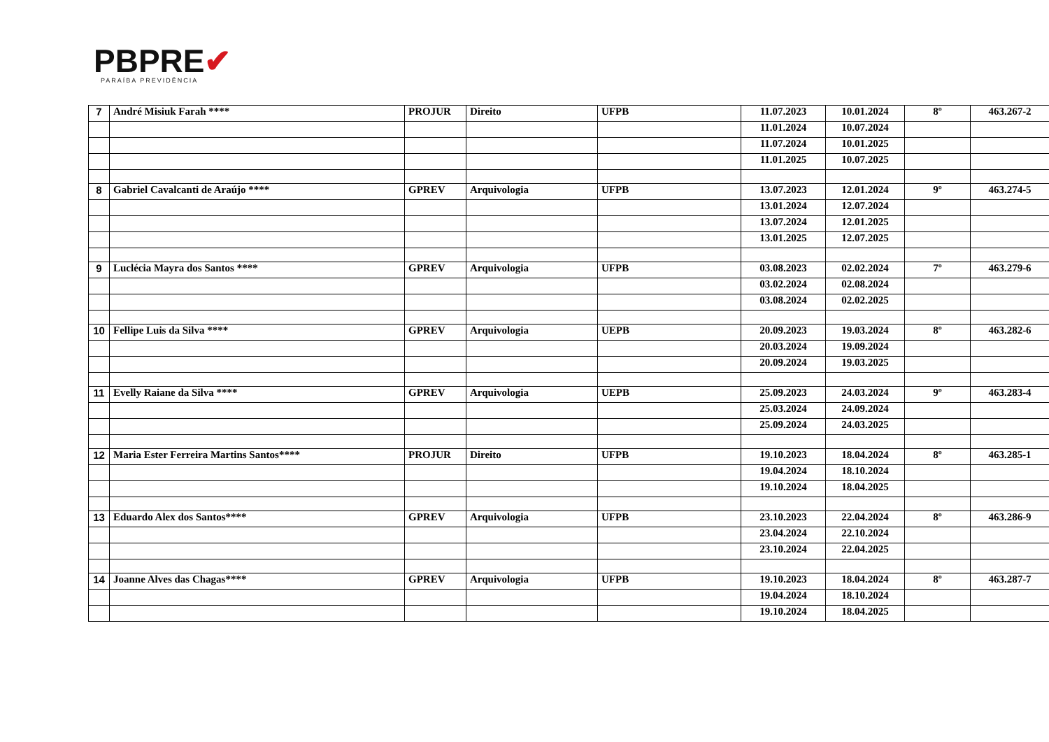PBPRE✔
PARAÍBA PREVIDÊNCIA
| 7 | André Misiuk Farah **** | PROJUR | Direito | UFPB | 11.07.2023 | 10.01.2024 | 8º | 463.267-2 |
| | | | | | 11.01.2024 | 10.07.2024 | | |
| | | | | | 11.07.2024 | 10.01.2025 | | |
| | | | | | 11.01.2025 | 10.07.2025 | | |
| 8 | Gabriel Cavalcanti de Araújo **** | GPREV | Arquivologia | UFPB | 13.07.2023 | 12.01.2024 | 9º | 463.274-5 |
| | | | | | 13.01.2024 | 12.07.2024 | | |
| | | | | | 13.07.2024 | 12.01.2025 | | |
| | | | | | 13.01.2025 | 12.07.2025 | | |
| 9 | Luclécia Mayra dos Santos **** | GPREV | Arquivologia | UFPB | 03.08.2023 | 02.02.2024 | 7º | 463.279-6 |
| | | | | | 03.02.2024 | 02.08.2024 | | |
| | | | | | 03.08.2024 | 02.02.2025 | | |
| 10 | Fellipe Luis da Silva **** | GPREV | Arquivologia | UEPB | 20.09.2023 | 19.03.2024 | 8º | 463.282-6 |
| | | | | | 20.03.2024 | 19.09.2024 | | |
| | | | | | 20.09.2024 | 19.03.2025 | | |
| 11 | Evelly Raiane da Silva **** | GPREV | Arquivologia | UEPB | 25.09.2023 | 24.03.2024 | 9º | 463.283-4 |
| | | | | | 25.03.2024 | 24.09.2024 | | |
| | | | | | 25.09.2024 | 24.03.2025 | | |
| 12 | Maria Ester Ferreira Martins Santos**** | PROJUR | Direito | UFPB | 19.10.2023 | 18.04.2024 | 8º | 463.285-1 |
| | | | | | 19.04.2024 | 18.10.2024 | | |
| | | | | | 19.10.2024 | 18.04.2025 | | |
| 13 | Eduardo Alex dos Santos**** | GPREV | Arquivologia | UFPB | 23.10.2023 | 22.04.2024 | 8º | 463.286-9 |
| | | | | | 23.04.2024 | 22.10.2024 | | |
| | | | | | 23.10.2024 | 22.04.2025 | | |
| 14 | Joanne Alves das Chagas**** | GPREV | Arquivologia | UFPB | 19.10.2023 | 18.04.2024 | 8º | 463.287-7 |
| | | | | | 19.04.2024 | 18.10.2024 | | |
| | | | | | 19.10.2024 | 18.04.2025 | | |